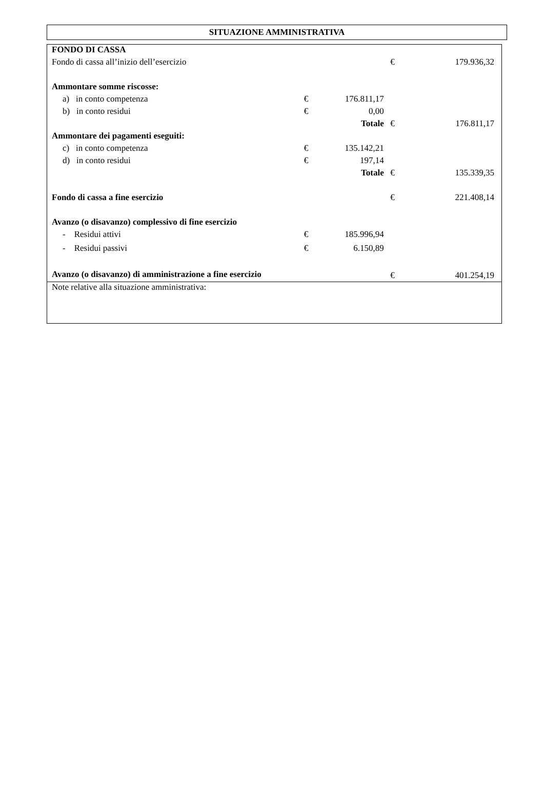SITUAZIONE AMMINISTRATIVA
| FONDO DI CASSA | | | | |
| Fondo di cassa all’inizio dell’esercizio | | | € | 179.936,32 |
| Ammontare somme riscosse: | | | | |
| a) in conto competenza | € | 176.811,17 | | |
| b) in conto residui | € | 0,00 | | |
| | | Totale | € | 176.811,17 |
| Ammontare dei pagamenti eseguiti: | | | | |
| c) in conto competenza | € | 135.142,21 | | |
| d) in conto residui | € | 197,14 | | |
| | | Totale | € | 135.339,35 |
| Fondo di cassa a fine esercizio | | | € | 221.408,14 |
| Avanzo (o disavanzo) complessivo di fine esercizio | | | | |
| - Residui attivi | € | 185.996,94 | | |
| - Residui passivi | € | 6.150,89 | | |
| Avanzo (o disavanzo) di amministrazione a fine esercizio | | | € | 401.254,19 |
| Note relative alla situazione amministrativa: | | | | |